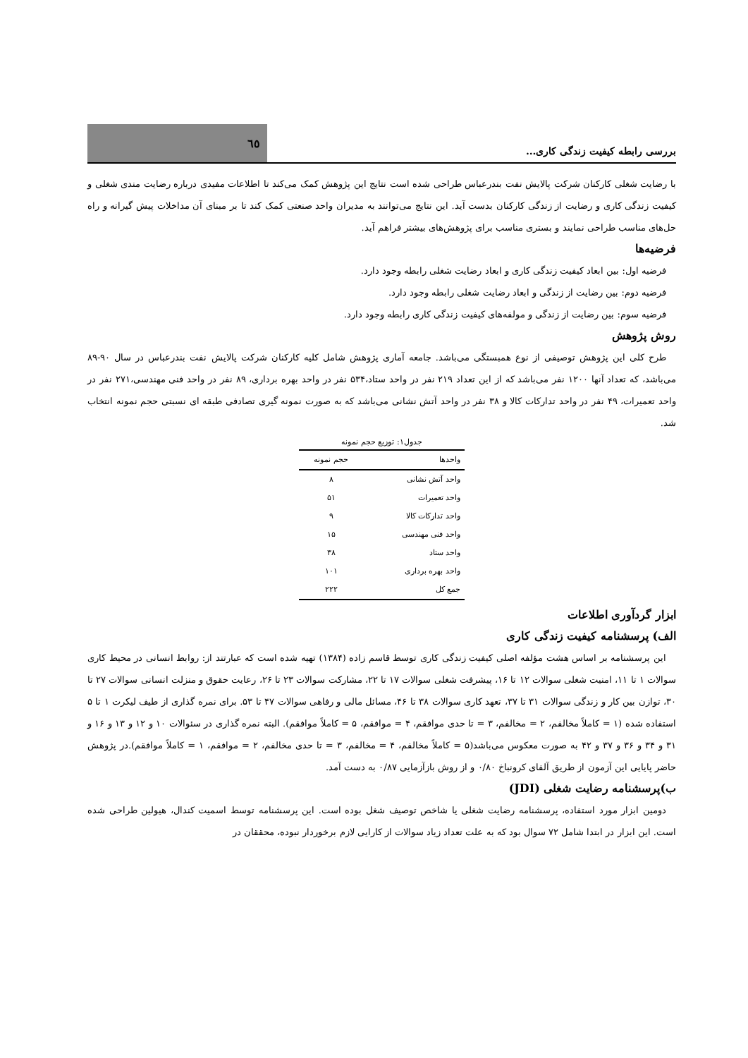بررسی رابطه کیفیت زندگی کاری...
٦٥
با رضایت شغلی کارکنان شرکت پالایش نفت بندرعباس طراحی شده است نتایج این پژوهش کمک می‌کند تا اطلاعات مفیدی درباره رضایت مندی شغلی و کیفیت زندگی کاری و رضایت از زندگی کارکنان بدست آید. این نتایج می‌توانند به مدیران واحد صنعتی کمک کند تا بر مبنای آن مداخلات پیش گیرانه و راه حل‌های مناسب طراحی نمایند و بستری مناسب برای پژوهش‌های بیشتر فراهم آید.
فرضیه‌ها
فرضیه اول: بین ابعاد کیفیت زندگی کاری و ابعاد رضایت شغلی رابطه وجود دارد.
فرضیه دوم: بین رضایت از زندگی و ابعاد رضایت شغلی رابطه وجود دارد.
فرضیه سوم: بین رضایت از زندگی و مولفه‌های کیفیت زندگی کاری رابطه وجود دارد.
روش پژوهش
طرح کلی این پژوهش توصیفی از نوع همبستگی می‌باشد. جامعه آماری پژوهش شامل کلیه کارکنان شرکت پالایش نفت بندرعباس در سال ۹۰-۸۹ می‌باشد، که تعداد آنها ۱۲۰۰ نفر می‌باشد که از این تعداد ۲۱۹ نفر در واحد ستاد،۵۳۴ نفر در واحد بهره برداری، ۸۹ نفر در واحد فنی مهندسی،۲۷۱ نفر در واحد تعمیرات، ۴۹ نفر در واحد تدارکات کالا و ۳۸ نفر در واحد آتش نشانی می‌باشد که به صورت نمونه گیری تصادفی طبقه ای نسبتی حجم نمونه انتخاب شد.
جدول۱: توزیع حجم نمونه
| واحدها | حجم نمونه |
| --- | --- |
| واحد آتش نشانی | ۸ |
| واحد تعمیرات | ۵۱ |
| واحد تدارکات کالا | ۹ |
| واحد فنی مهندسی | ۱۵ |
| واحد ستاد | ۳۸ |
| واحد بهره برداری | ۱۰۱ |
| جمع کل | ۲۲۲ |
ابزار گردآوری اطلاعات
الف) پرسشنامه کیفیت زندگی کاری
این پرسشنامه بر اساس هشت مؤلفه اصلی کیفیت زندگی کاری توسط قاسم زاده (۱۳۸۴) تهیه شده است که عبارتند از: روابط انسانی در محیط کاری سوالات ۱ تا ۱۱، امنیت شغلی سوالات ۱۲ تا ۱۶، پیشرفت شغلی سوالات ۱۷ تا ۲۲، مشارکت سوالات ۲۳ تا ۲۶، رعایت حقوق و منزلت انسانی سوالات ۲۷ تا ۳۰، توازن بین کار و زندگی سوالات ۳۱ تا ۳۷، تعهد کاری سوالات ۳۸ تا ۴۶، مسائل مالی و رفاهی سوالات ۴۷ تا ۵۳. برای نمره گذاری از طیف لیکرت ۱ تا ۵ استفاده شده (۱ = کاملاً مخالفم، ۲ = مخالفم، ۳ = تا حدی موافقم، ۴ = موافقم، ۵ = کاملاً موافقم). البته نمره گذاری در سئوالات ۱۰ و ۱۲ و ۱۳ و ۱۶ و ۳۱ و ۳۴ و ۳۶ و ۳۷ و ۴۲ به صورت معکوس می‌باشد(۵ = کاملاً مخالفم، ۴ = مخالفم، ۳ = تا حدی مخالفم، ۲ = موافقم، ۱ = کاملاً موافقم).در پژوهش حاضر پایایی این آزمون از طریق آلفای کرونباخ ۰/۸۰ و از روش بازآزمایی ۰/۸۷ به دست آمد.
ب)پرسشنامه رضایت شغلی (JDI)
دومین ابزار مورد استفاده، پرسشنامه رضایت شغلی یا شاخص توصیف شغل بوده است. این پرسشنامه توسط اسمیت کندال، هیولین طراحی شده است. این ابزار در ابتدا شامل ۷۲ سوال بود که به علت تعداد زیاد سوالات از کارایی لازم برخوردار نبوده، محققان در